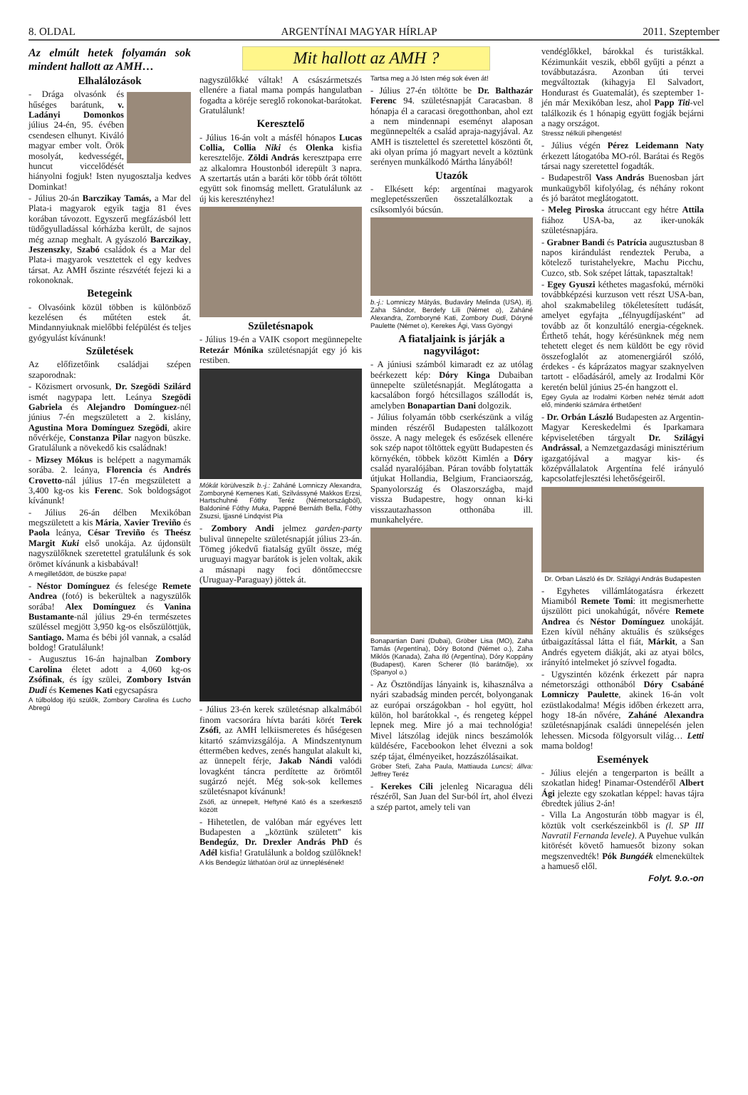8. OLDAL ARGENTÍNAI MAGYAR HÍRLAP 2011. Szeptember
Az elmúlt hetek folyamán sok mindent hallott az AMH…
Elhalálozások
- Drága olvasónk és hűséges barátunk, v. Ladányi Domonkos július 24-én, 95. évében csendesen elhunyt. Kiváló magyar ember volt. Örök mosolyát, kedvességét, huncut viccelődését hiányolni fogjuk! Isten nyugosztalja kedves Dominkat!
- Július 20-án Barczikay Tamás, a Mar del Plata-i magyarok egyik tagja 81 éves korában távozott. Egyszerű megfázásból lett tüdőgyulladással kórházba került, de sajnos még aznap meghalt. A gyászoló Barczikay, Jeszenszky, Szabó családok és a Mar del Plata-i magyarok vesztettek el egy kedves társat. Az AMH őszinte részvétét fejezi ki a rokonoknak.
Betegeink
- Olvasóink közül többen is különböző kezelésen és műtéten estek át. Mindannyiuknak mielőbbi felépülést és teljes gyógyulást kívánunk!
Születések
Az előfizetőink családjai szépen szaporodnak:
- Közismert orvosunk, Dr. Szegödi Szilárd ismét nagypapa lett. Leánya Szegödi Gabriela és Alejandro Domínguez-nél június 7-én megszületett a 2. kislány, Agustina Mora Domínguez Szegödi, akire nővérkéje, Constanza Pilar nagyon büszke. Gratulálunk a növekedő kis családnak!
- Mizsey Mókus is belépett a nagymamák sorába. 2. leánya, Florencia és Andrés Crovetto-nál július 17-én megszületett a 3,400 kg-os kis Ferenc. Sok boldogságot kívánunk!
- Július 26-án délben Mexikóban megszületett a kis Mária, Xavier Treviño és Paola leánya, César Treviño és Theész Margit Kuki első unokája. Az újdonsült nagyszülőknek szeretettel gratulálunk és sok örömet kívánunk a kisbabával!
A megilletődött, de büszke papa!
- Néstor Domínguez és felesége Remete Andrea (fotó) is bekerültek a nagyszülők sorába! Alex Domínguez és Vanina Bustamante-nál július 29-én természetes szüléssel megjött 3,950 kg-os elsőszülöttjük, Santiago. Mama és bébi jól vannak, a család boldog! Gratulálunk!
- Augusztus 16-án hajnalban Zombory Carolina életet adott a 4,060 kg-os Zsófinak, és így szülei, Zombory István Dudi és Kemenes Kati egycsapásra
A túlboldog ifjú szülők, Zombory Carolina és Lucho Abregú
Mit hallott az AMH ?
nagyszülőkké váltak! A császármetszés ellenére a fiatal mama pompás hangulatban fogadta a köréje sereglő rokonokat-barátokat. Gratulálunk!
Keresztelő
- Július 16-án volt a másfél hónapos Lucas Collia, Collia Niki és Olenka kisfia keresztelője. Zöldi András keresztpapa erre az alkalomra Houstonból iderepült 3 napra. A szertartás után a baráti kör több órát töltött együtt sok finomság mellett. Gratulálunk az új kis keresztényhez!
Születésnapok
- Július 19-én a VAIK csoport megünnepelte Retezár Mónika születésnapját egy jó kis restiben.
Mókát körülveszik b.-j.: Zaháné Lomniczy Alexandra, Zomboryné Kemenes Kati, Szilvássyné Makkos Erzsi, Hartschuhné Fóthy Teréz (Németországból), Baldoniné Fóthy Muka, Pappné Bernáth Bella, Fóthy Zsuzsi, Ijjasné Lindqvist Pia
- Zombory Andi jelmez garden-party bulival ünnepelte születésnapját július 23-án. Tömeg jókedvű fiatalság gyűlt össze, még uruguayi magyar barátok is jelen voltak, akik a másnapi nagy foci döntőmeccsre (Uruguay-Paraguay) jöttek át.
- Július 23-én kerek születésnap alkalmából finom vacsorára hívta baráti körét Terek Zsófi, az AMH lelkiismeretes és hűségesen kitartó számvizsgálója. A Mindszentynum éttermében kedves, zenés hangulat alakult ki, az ünnepelt férje, Jakab Nándi valódi lovagként táncra perdítette az örömtől sugárzó nejét. Még sok-sok kellemes születésnapot kívánunk!
Zsófi, az ünnepelt, Heftyné Kató és a szerkesztő között
- Hihetetlen, de valóban már egyéves lett Budapesten a „köztünk született" kis Bendegúz, Dr. Drexler András PhD és Adél kisfia! Gratulálunk a boldog szülőknek!
A kis Bendegúz láthatóan örül az ünneplésének!
Tartsa meg a Jó Isten még sok éven át!
- Július 27-én töltötte be Dr. Balthazár Ferenc 94. születésnapját Caracasban. 8 hónapja él a caracasi öregotthonban, ahol ezt a nem mindennapi eseményt alaposan megünnepelték a család apraja-nagyjával. Az AMH is tisztelettel és szeretettel köszönti őt, aki olyan príma jó magyart nevelt a köztünk serényen munkálkodó Mártha lányából!
Utazók
- Elkésett kép: argentínai magyarok meglepetésszerűen összetalálkoztak a csíksomlyói búcsún.
b.-j.: Lomniczy Mátyás, Budaváry Melinda (USA), ifj. Zaha Sándor, Berdefy Lili (Német o), Zaháné Alexandra, Zomboryné Kati, Zombory Dudi, Dóryné Paulette (Német o), Kerekes Ági, Vass Gyöngyi
A fiataljaink is járják a nagyvilágot:
- A júniusi számból kimaradt ez az utólag beérkezett kép: Dóry Kinga Dubaiban ünnepelte születésnapját. Meglátogatta a kacsalábon forgó hétcsillagos szállodát is, amelyben Bonapartian Dani dolgozik.
- Július folyamán több cserkészünk a világ minden részéről Budapesten találkozott össze. A nagy melegek és esőzések ellenére sok szép napot töltöttek együtt Budapesten és környékén, többek között Kimlén a Dóry család nyaralójában. Páran tovább folytatták útjukat Hollandia, Belgium, Franciaország, Spanyolország és Olaszországba, majd vissza Budapestre, hogy onnan ki-ki visszautazhasson otthonába ill. munkahelyére.
Bonapartian Dani (Dubai), Gröber Lisa (MO), Zaha Tamás (Argentína), Dóry Botond (Német o.), Zaha Miklós (Kanada), Zaha Iló (Argentína), Dóry Koppány (Budapest), Karen Scherer (Iló barátnője), xx (Spanyol o.)
- Az Ösztöndíjas lányaink is, kihasználva a nyári szabadság minden percét, bolyonganak az európai országokban - hol együtt, hol külön, hol barátokkal -, és rengeteg képpel lepnek meg. Mire jó a mai technológia! Mivel látszólag idejük nincs beszámolók küldésére, Facebookon lehet élvezni a sok szép tájat, élményeiket, hozzászólásaikat.
Gröber Stefi, Zaha Paula, Mattiauda Luncsi; állva: Jeffrey Teréz
- Kerekes Cili jelenleg Nicaragua déli részéről, San Juan del Sur-ból írt, ahol élvezi a szép partot, amely teli van
vendéglőkkel, bárokkal és turistákkal. Kézimunkáit veszik, ebből gyűjti a pénzt a továbbutazásra. Azonban úti tervei megváltoztak (kihagyja El Salvadort, Hondurast és Guatemalát), és szeptember 1-jén már Mexikóban lesz, ahol Papp Titi-vel találkozik és 1 hónapig együtt fogják bejárni a nagy országot.
Stressz nélküli pihengetés!
- Július végén Pérez Leidemann Naty érkezett látogatóba MO-ról. Barátai és Regös társai nagy szeretettel fogadták.
- Budapestről Vass András Buenosban járt munkaügyből kifolyólag, és néhány rokont és jó barátot meglátogatott.
- Meleg Piroska átruccant egy hétre Attila fiához USA-ba, az iker-unokák születésnapjára.
- Grabner Bandi és Patrícia augusztusban 8 napos kirándulást rendeztek Peruba, a kötelező turistahelyekre, Machu Picchu, Cuzco, stb. Sok szépet láttak, tapasztaltak!
- Egey Gyuszi kéthetes magasfokú, mérnöki továbbképzési kurzuson vett részt USA-ban, ahol szakmabelileg tökéletesített tudását, amelyet egyfajta „félnyugdíjasként" ad tovább az őt konzultáló energia-cégeknek. Érthető tehát, hogy kérésünknek még nem tehetett eleget és nem küldött be egy rövid összefoglalót az atomenergiáról szóló, érdekes - és káprázatos magyar szaknyelven tartott - előadásáról, amely az Irodalmi Kör keretén belül június 25-én hangzott el.
Egey Gyula az Irodalmi Körben nehéz témát adott elő, mindenki számára érthetően!
- Dr. Orbán László Budapesten az Argentin-Magyar Kereskedelmi és Iparkamara képviseletében tárgyalt Dr. Szilágyi Andrással, a Nemzetgazdasági minisztérium igazgatójával a magyar kis- és középvállalatok Argentína felé irányuló kapcsolatfejlesztési lehetőségeiről.
Dr. Orban László és Dr. Szilágyi András Budapesten
- Egyhetes villámlátogatásra érkezett Miamiból Remete Tomi: itt megismerhette újszülött pici unokahúgát, nővére Remete Andrea és Néstor Domínguez unokáját. Ezen kívül néhány aktuális és szükséges útbaigazítással látta el fiát, Márkit, a San Andrés egyetem diákját, aki az atyai bölcs, irányító intelmeket jó szívvel fogadta.
- Ugyszintén közénk érkezett pár napra németországi otthonából Dóry Csabáné Lomniczy Paulette, akinek 16-án volt ezüstlakodalma! Mégis időben érkezett arra, hogy 18-án nővére, Zaháné Alexandra születésnapjának családi ünnepelésén jelen lehessen. Micsoda fölgyorsult világ… Letti mama boldog!
Események
- Július elején a tengerparton is beállt a szokatlan hideg! Pinamar-Ostendéről Albert Ági jelezte egy szokatlan képpel: havas tájra ébredtek július 2-án!
- Villa La Angosturán több magyar is él, köztük volt cserkészeinkből is (l. SP III Navratil Fernanda levele). A Puyehue vulkán kitörését követő hamuesőt bizony sokan megszenvedték! Pók Bungáék elmenekültek a hamueső elől.
Folyt. 9.o.-on